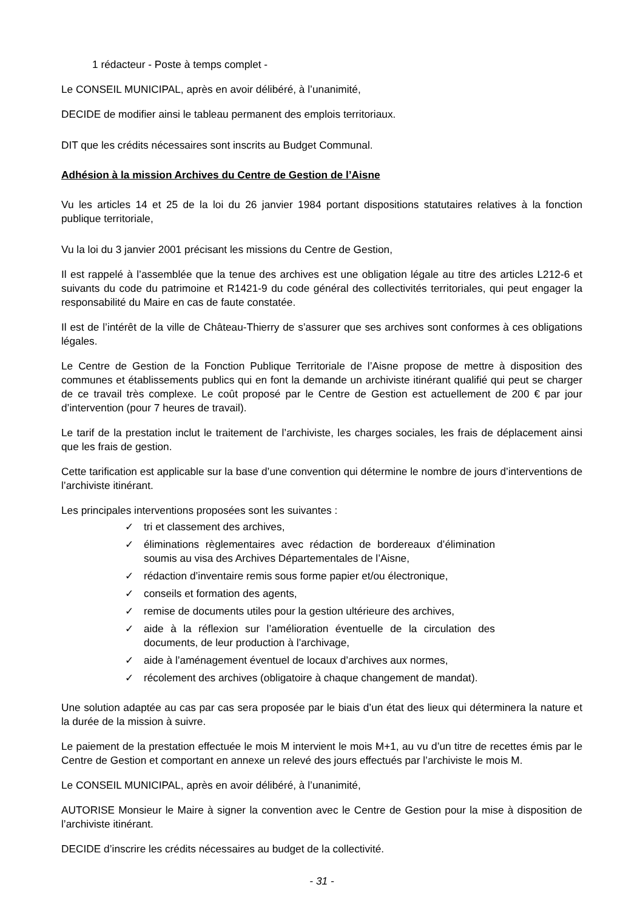1 rédacteur - Poste à temps complet -
Le CONSEIL MUNICIPAL, après en avoir délibéré, à l’unanimité,
DECIDE de modifier ainsi le tableau permanent des emplois territoriaux.
DIT que les crédits nécessaires sont inscrits au Budget Communal.
Adhésion à la mission Archives du Centre de Gestion de l’Aisne
Vu les articles 14 et 25 de la loi du 26 janvier 1984 portant dispositions statutaires relatives à la fonction publique territoriale,
Vu la loi du 3 janvier 2001 précisant les missions du Centre de Gestion,
Il est rappelé à l’assemblée que la tenue des archives est une obligation légale au titre des articles L212-6 et suivants du code du patrimoine et R1421-9 du code général des collectivités territoriales, qui peut engager la responsabilité du Maire en cas de faute constatée.
Il est de l’intérêt de la ville de Château-Thierry de s’assurer que ses archives sont conformes à ces obligations légales.
Le Centre de Gestion de la Fonction Publique Territoriale de l’Aisne propose de mettre à disposition des communes et établissements publics qui en font la demande un archiviste itinérant qualifié qui peut se charger de ce travail très complexe. Le coût proposé par le Centre de Gestion est actuellement de 200 € par jour d’intervention (pour 7 heures de travail).
Le tarif de la prestation inclut le traitement de l’archiviste, les charges sociales, les frais de déplacement ainsi que les frais de gestion.
Cette tarification est applicable sur la base d’une convention qui détermine le nombre de jours d’interventions de l’archiviste itinérant.
Les principales interventions proposées sont les suivantes :
✓ tri et classement des archives,
✓ éliminations règlementaires avec rédaction de bordereaux d’élimination soumis au visa des Archives Départementales de l’Aisne,
✓ rédaction d’inventaire remis sous forme papier et/ou électronique,
✓ conseils et formation des agents,
✓ remise de documents utiles pour la gestion ultérieure des archives,
✓ aide à la réflexion sur l’amélioration éventuelle de la circulation des documents, de leur production à l’archivage,
✓ aide à l’aménagement éventuel de locaux d’archives aux normes,
✓ récolement des archives (obligatoire à chaque changement de mandat).
Une solution adaptée au cas par cas sera proposée par le biais d’un état des lieux qui déterminera la nature et la durée de la mission à suivre.
Le paiement de la prestation effectuée le mois M intervient le mois M+1, au vu d’un titre de recettes émis par le Centre de Gestion et comportant en annexe un relevé des jours effectués par l’archiviste le mois M.
Le CONSEIL MUNICIPAL, après en avoir délibéré, à l’unanimité,
AUTORISE Monsieur le Maire à signer la convention avec le Centre de Gestion pour la mise à disposition de l’archiviste itinérant.
DECIDE d’inscrire les crédits nécessaires au budget de la collectivité.
- 31 -